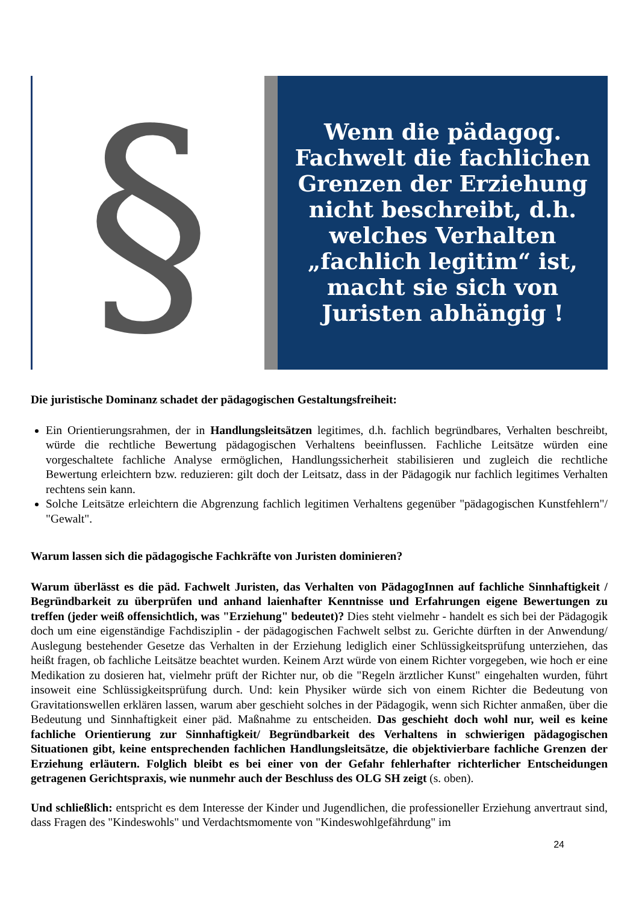§
Wenn die pädagog. Fachwelt die fachlichen Grenzen der Erziehung nicht beschreibt, d.h. welches Verhalten „fachlich legitim“ ist, macht sie sich von Juristen abhängig !
Die juristische Dominanz schadet der pädagogischen Gestaltungsfreiheit:
Ein Orientierungsrahmen, der in Handlungsleitsätzen legitimes, d.h. fachlich begründbares, Verhalten beschreibt, würde die rechtliche Bewertung pädagogischen Verhaltens beeinflussen. Fachliche Leitsätze würden eine vorgeschaltete fachliche Analyse ermöglichen, Handlungssicherheit stabilisieren und zugleich die rechtliche Bewertung erleichtern bzw. reduzieren: gilt doch der Leitsatz, dass in der Pädagogik nur fachlich legitimes Verhalten rechtens sein kann.
Solche Leitsätze erleichtern die Abgrenzung fachlich legitimen Verhaltens gegenüber "pädagogischen Kunstfehlern"/ "Gewalt".
Warum lassen sich die pädagogische Fachkräfte von Juristen dominieren?
Warum überlässt es die päd. Fachwelt Juristen, das Verhalten von PädagogInnen auf fachliche Sinnhaftigkeit / Begründbarkeit zu überprüfen und anhand laienhafter Kenntnisse und Erfahrungen eigene Bewertungen zu treffen (jeder weiß offensichtlich, was "Erziehung" bedeutet)? Dies steht vielmehr - handelt es sich bei der Pädagogik doch um eine eigenständige Fachdisziplin - der pädagogischen Fachwelt selbst zu. Gerichte dürften in der Anwendung/ Auslegung bestehender Gesetze das Verhalten in der Erziehung lediglich einer Schlüssigkeitsprüfung unterziehen, das heißt fragen, ob fachliche Leitsätze beachtet wurden. Keinem Arzt würde von einem Richter vorgegeben, wie hoch er eine Medikation zu dosieren hat, vielmehr prüft der Richter nur, ob die "Regeln ärztlicher Kunst" eingehalten wurden, führt insoweit eine Schlüssigkeitsprüfung durch. Und: kein Physiker würde sich von einem Richter die Bedeutung von Gravitationswellen erklären lassen, warum aber geschieht solches in der Pädagogik, wenn sich Richter anmaßen, über die Bedeutung und Sinnhaftigkeit einer päd. Maßnahme zu entscheiden. Das geschieht doch wohl nur, weil es keine fachliche Orientierung zur Sinnhaftigkeit/ Begründbarkeit des Verhaltens in schwierigen pädagogischen Situationen gibt, keine entsprechenden fachlichen Handlungsleitsätze, die objektivierbare fachliche Grenzen der Erziehung erläutern. Folglich bleibt es bei einer von der Gefahr fehlerhafter richterlicher Entscheidungen getragenen Gerichtspraxis, wie nunmehr auch der Beschluss des OLG SH zeigt (s. oben).
Und schließlich: entspricht es dem Interesse der Kinder und Jugendlichen, die professioneller Erziehung anvertraut sind, dass Fragen des "Kindeswohls" und Verdachtsmomente von "Kindeswohlgefährdung" im
24